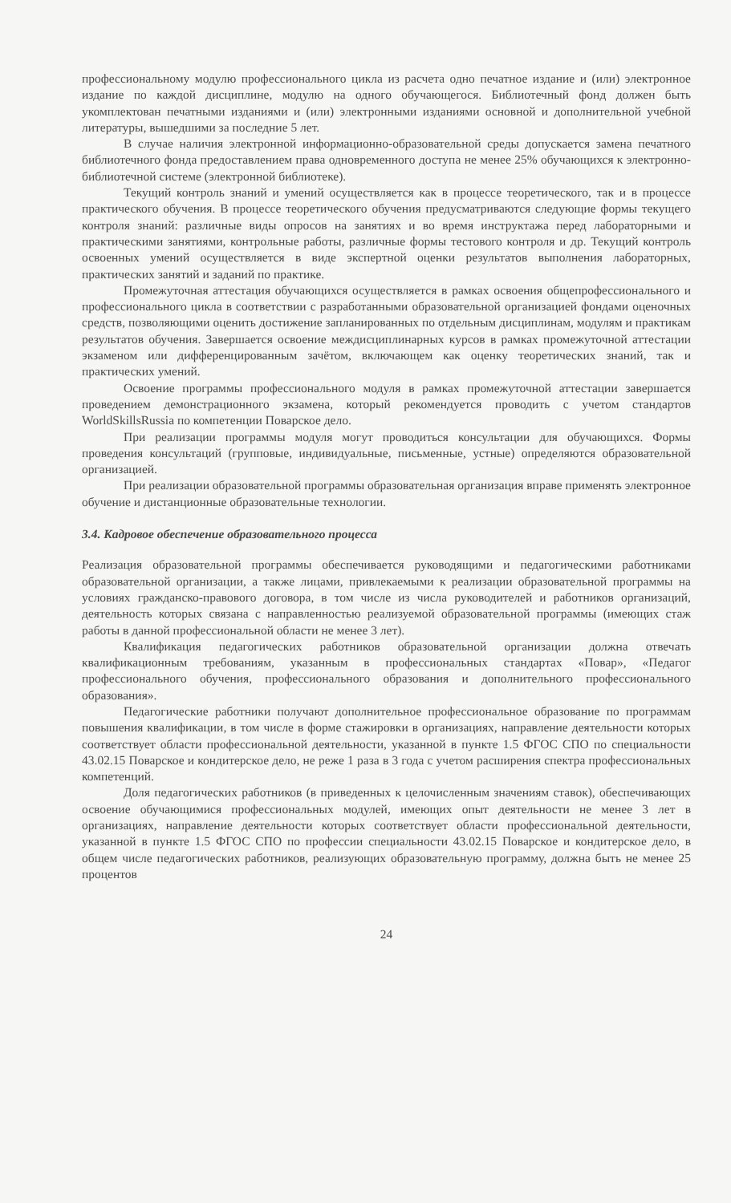профессиональному модулю профессионального цикла из расчета одно печатное издание и (или) электронное издание по каждой дисциплине, модулю на одного обучающегося. Библиотечный фонд должен быть укомплектован печатными изданиями и (или) электронными изданиями основной и дополнительной учебной литературы, вышедшими за последние 5 лет.
В случае наличия электронной информационно-образовательной среды допускается замена печатного библиотечного фонда предоставлением права одновременного доступа не менее 25% обучающихся к электронно-библиотечной системе (электронной библиотеке).
Текущий контроль знаний и умений осуществляется как в процессе теоретического, так и в процессе практического обучения. В процессе теоретического обучения предусматриваются следующие формы текущего контроля знаний: различные виды опросов на занятиях и во время инструктажа перед лабораторными и практическими занятиями, контрольные работы, различные формы тестового контроля и др. Текущий контроль освоенных умений осуществляется в виде экспертной оценки результатов выполнения лабораторных, практических занятий и заданий по практике.
Промежуточная аттестация обучающихся осуществляется в рамках освоения общепрофессионального и профессионального цикла в соответствии с разработанными образовательной организацией фондами оценочных средств, позволяющими оценить достижение запланированных по отдельным дисциплинам, модулям и практикам результатов обучения. Завершается освоение междисциплинарных курсов в рамках промежуточной аттестации экзаменом или дифференцированным зачётом, включающем как оценку теоретических знаний, так и практических умений.
Освоение программы профессионального модуля в рамках промежуточной аттестации завершается проведением демонстрационного экзамена, который рекомендуется проводить с учетом стандартов WorldSkillsRussia по компетенции Поварское дело.
При реализации программы модуля могут проводиться консультации для обучающихся. Формы проведения консультаций (групповые, индивидуальные, письменные, устные) определяются образовательной организацией.
При реализации образовательной программы образовательная организация вправе применять электронное обучение и дистанционные образовательные технологии.
3.4. Кадровое обеспечение образовательного процесса
Реализация образовательной программы обеспечивается руководящими и педагогическими работниками образовательной организации, а также лицами, привлекаемыми к реализации образовательной программы на условиях гражданско-правового договора, в том числе из числа руководителей и работников организаций, деятельность которых связана с направленностью реализуемой образовательной программы (имеющих стаж работы в данной профессиональной области не менее 3 лет).
Квалификация педагогических работников образовательной организации должна отвечать квалификационным требованиям, указанным в профессиональных стандартах «Повар», «Педагог профессионального обучения, профессионального образования и дополнительного профессионального образования».
Педагогические работники получают дополнительное профессиональное образование по программам повышения квалификации, в том числе в форме стажировки в организациях, направление деятельности которых соответствует области профессиональной деятельности, указанной в пункте 1.5 ФГОС СПО по специальности 43.02.15 Поварское и кондитерское дело, не реже 1 раза в 3 года с учетом расширения спектра профессиональных компетенций.
Доля педагогических работников (в приведенных к целочисленным значениям ставок), обеспечивающих освоение обучающимися профессиональных модулей, имеющих опыт деятельности не менее 3 лет в организациях, направление деятельности которых соответствует области профессиональной деятельности, указанной в пункте 1.5 ФГОС СПО по профессии специальности 43.02.15 Поварское и кондитерское дело, в общем числе педагогических работников, реализующих образовательную программу, должна быть не менее 25 процентов
24